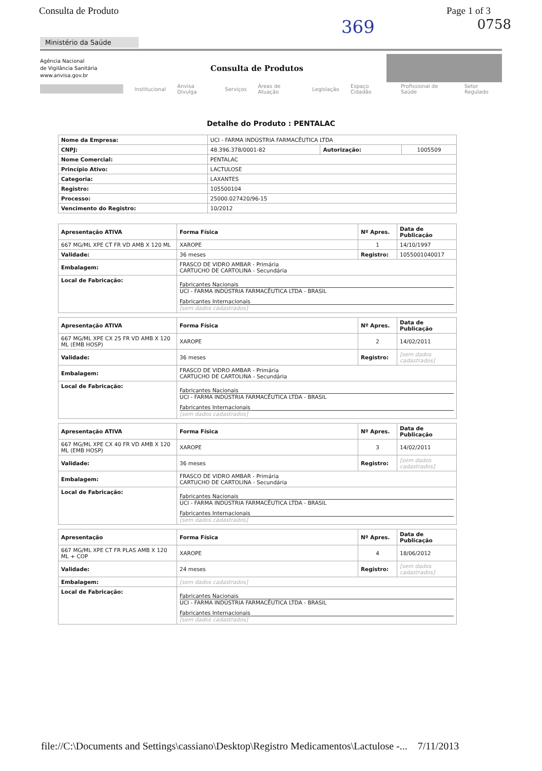Consulta de Produto Page 1 of 3
369 0758
Ministério da Saúde
Agência Nacional
de Vigilância Sanitária
www.anvisa.gov.br
Consulta de Produtos
Institucional Anvisa Divulga Serviços Áreas de Atuação Legislação Espaço Cidadão Profissional de Saúde Setor Regulado
Detalhe do Produto : PENTALAC
| Nome da Empresa: | UCI - FARMA INDÚSTRIA FARMACÊUTICA LTDA | | |
| CNPJ: | 48.396.378/0001-82 | Autorização: | 1005509 |
| Nome Comercial: | PENTALAC | | |
| Princípio Ativo: | LACTULOSE | | |
| Categoria: | LAXANTES | | |
| Registro: | 105500104 | | |
| Processo: | 25000.027420/96-15 | | |
| Vencimento do Registro: | 10/2012 | | |
| Apresentação ATIVA | Forma Física | Nº Apres. | Data de Publicação |
| --- | --- | --- | --- |
| 667 MG/ML XPE CT FR VD AMB X 120 ML | XAROPE | 1 | 14/10/1997 |
| Validade: | 36 meses | Registro: | 1055001040017 |
| Embalagem: | FRASCO DE VIDRO AMBAR - Primária CARTUCHO DE CARTOLINA - Secundária | | |
| Local de Fabricação: | Fabricantes Nacionais UCI - FARMA INDÚSTRIA FARMACÊUTICA LTDA - BRASIL Fabricantes Internacionais [sem dados cadastrados] | | |
| Apresentação ATIVA | Forma Física | Nº Apres. | Data de Publicação |
| --- | --- | --- | --- |
| 667 MG/ML XPE CX 25 FR VD AMB X 120 ML (EMB HOSP) | XAROPE | 2 | 14/02/2011 |
| Validade: | 36 meses | Registro: | [sem dados cadastrados] |
| Embalagem: | FRASCO DE VIDRO AMBAR - Primária CARTUCHO DE CARTOLINA - Secundária | | |
| Local de Fabricação: | Fabricantes Nacionais UCI - FARMA INDÚSTRIA FARMACÊUTICA LTDA - BRASIL Fabricantes Internacionais [sem dados cadastrados] | | |
| Apresentação ATIVA | Forma Física | Nº Apres. | Data de Publicação |
| --- | --- | --- | --- |
| 667 MG/ML XPE CX 40 FR VD AMB X 120 ML (EMB HOSP) | XAROPE | 3 | 14/02/2011 |
| Validade: | 36 meses | Registro: | [sem dados cadastrados] |
| Embalagem: | FRASCO DE VIDRO AMBAR - Primária CARTUCHO DE CARTOLINA - Secundária | | |
| Local de Fabricação: | Fabricantes Nacionais UCI - FARMA INDÚSTRIA FARMACÊUTICA LTDA - BRASIL Fabricantes Internacionais [sem dados cadastrados] | | |
| Apresentação | Forma Física | Nº Apres. | Data de Publicação |
| --- | --- | --- | --- |
| 667 MG/ML XPE CT FR PLAS AMB X 120 ML + COP | XAROPE | 4 | 18/06/2012 |
| Validade: | 24 meses | Registro: | [sem dados cadastrados] |
| Embalagem: | [sem dados cadastrados] | | |
| Local de Fabricação: | Fabricantes Nacionais UCI - FARMA INDÚSTRIA FARMACÊUTICA LTDA - BRASIL Fabricantes Internacionais [sem dados cadastrados] | | |
file://C:\Documents and Settings\cassiano\Desktop\Registro Medicamentos\Lactulose -... 7/11/2013